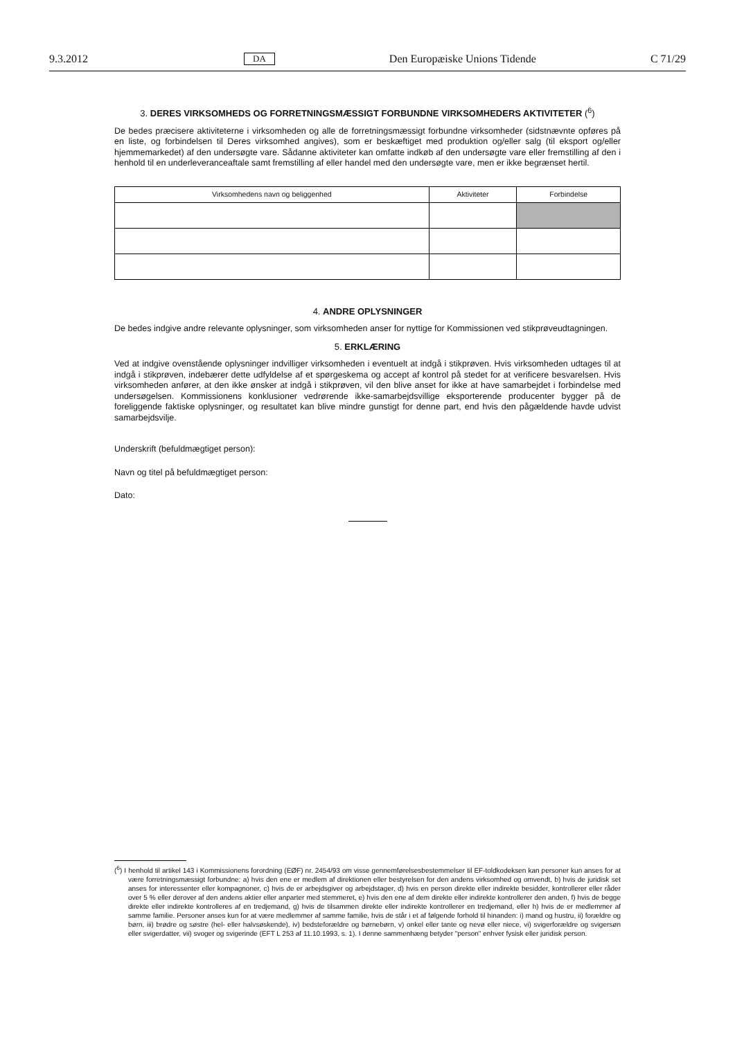9.3.2012 DA Den Europæiske Unions Tidende C 71/29
3. DERES VIRKSOMHEDS OG FORRETNINGSMÆSSIGT FORBUNDNE VIRKSOMHEDERS AKTIVITETER (<sup>6</sup>)
De bedes præcisere aktiviteterne i virksomheden og alle de forretningsmæssigt forbundne virksomheder (sidstnævnte opføres på en liste, og forbindelsen til Deres virksomhed angives), som er beskæftiget med produktion og/eller salg (til eksport og/eller hjemmemarkedet) af den undersøgte vare. Sådanne aktiviteter kan omfatte indkøb af den undersøgte vare eller fremstilling af den i henhold til en underleveranceaftale samt fremstilling af eller handel med den undersøgte vare, men er ikke begrænset hertil.
| Virksomhedens navn og beliggenhed | Aktiviteter | Forbindelse |
| --- | --- | --- |
4. ANDRE OPLYSNINGER
De bedes indgive andre relevante oplysninger, som virksomheden anser for nyttige for Kommissionen ved stikprøveudtagningen.
5. ERKLÆRING
Ved at indgive ovenstående oplysninger indvilliger virksomheden i eventuelt at indgå i stikprøven. Hvis virksomheden udtages til at indgå i stikprøven, indebærer dette udfyldelse af et spørgeskema og accept af kontrol på stedet for at verificere besvarelsen. Hvis virksomheden anfører, at den ikke ønsker at indgå i stikprøven, vil den blive anset for ikke at have samarbejdet i forbindelse med undersøgelsen. Kommissionens konklusioner vedrørende ikke-samarbejdsvillige eksporterende producenter bygger på de foreliggende faktiske oplysninger, og resultatet kan blive mindre gunstigt for denne part, end hvis den pågældende havde udvist samarbejdsvilje.
Underskrift (befuldmægtiget person):
Navn og titel på befuldmægtiget person:
Dato:
(<sup>6</sup>) I henhold til artikel 143 i Kommissionens forordning (EØF) nr. 2454/93 om visse gennemførelsesbestemmelser til EF-toldkodeksen kan personer kun anses for at være forretningsmæssigt forbundne: a) hvis den ene er medlem af direktionen eller bestyrelsen for den andens virksomhed og omvendt, b) hvis de juridisk set anses for interessenter eller kompagnoner, c) hvis de er arbejdsgiver og arbejdstager, d) hvis en person direkte eller indirekte besidder, kontrollerer eller råder over 5 % eller derover af den andens aktier eller anparter med stemmeret, e) hvis den ene af dem direkte eller indirekte kontrollerer den anden, f) hvis de begge direkte eller indirekte kontrolleres af en tredjemand, g) hvis de tilsammen direkte eller indirekte kontrollerer en tredjemand, eller h) hvis de er medlemmer af samme familie. Personer anses kun for at være medlemmer af samme familie, hvis de står i et af følgende forhold til hinanden: i) mand og hustru, ii) forældre og børn, iii) brødre og søstre (hel- eller halvsøskende), iv) bedsteforældre og børnebørn, v) onkel eller tante og nevø eller niece, vi) svigerforældre og svigersøn eller svigerdatter, vii) svoger og svigerinde (EFT L 253 af 11.10.1993, s. 1). I denne sammenhæng betyder "person" enhver fysisk eller juridisk person.